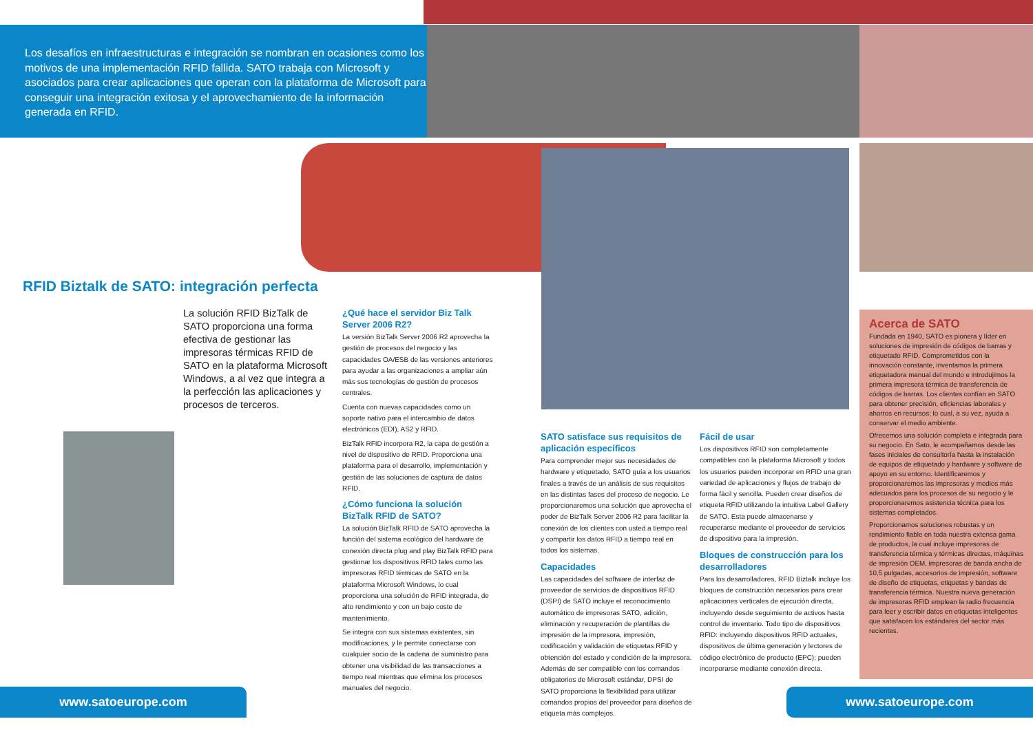Los desafíos en infraestructuras e integración se nombran en ocasiones como los motivos de una implementación RFID fallida. SATO trabaja con Microsoft y asociados para crear aplicaciones que operan con la plataforma de Microsoft para conseguir una integración exitosa y el aprovechamiento de la información generada en RFID.
RFID Biztalk de SATO: integración perfecta
La solución RFID BizTalk de SATO proporciona una forma efectiva de gestionar las impresoras térmicas RFID de SATO en la plataforma Microsoft Windows, a al vez que integra a la perfección las aplicaciones y procesos de terceros.
¿Qué hace el servidor Biz Talk Server 2006 R2?
La versión BizTalk Server 2006 R2 aprovecha la gestión de procesos del negocio y las capacidades OA/ESB de las versiones anteriores para ayudar a las organizaciones a ampliar aún más sus tecnologías de gestión de procesos centrales.
Cuenta con nuevas capacidades como un soporte nativo para el intercambio de datos electrónicos (EDI), AS2 y RFID.
BizTalk RFID incorpora R2, la capa de gestión a nivel de dispositivo de RFID. Proporciona una plataforma para el desarrollo, implementación y gestión de las soluciones de captura de datos RFID.
¿Cómo funciona la solución BizTalk RFID de SATO?
La solución BizTalk RFID de SATO aprovecha la función del sistema ecológico del hardware de conexión directa plug and play BizTalk RFID para gestionar los dispositivos RFID tales como las impresoras RFID térmicas de SATO en la plataforma Microsoft Windows, lo cual proporciona una solución de RFID integrada, de alto rendimiento y con un bajo coste de mantenimiento.
Se integra con sus sistemas existentes, sin modificaciones, y le permite conectarse con cualquier socio de la cadena de suministro para obtener una visibilidad de las transacciones a tiempo real mientras que elimina los procesos manuales del negocio.
SATO satisface sus requisitos de aplicación específicos
Para comprender mejor sus necesidades de hardware y etiquetado, SATO guía a los usuarios finales a través de un análisis de sus requisitos en las distintas fases del proceso de negocio. Le proporcionaremos una solución que aprovecha el poder de BizTalk Server 2006 R2 para facilitar la conexión de los clientes con usted a tiempo real y compartir los datos RFID a tiempo real en todos los sistemas.
Capacidades
Las capacidades del software de interfaz de proveedor de servicios de dispositivos RFID (DSPI) de SATO incluye el reconocimiento automático de impresoras SATO, adición, eliminación y recuperación de plantillas de impresión de la impresora, impresión, codificación y validación de etiquetas RFID y obtención del estado y condición de la impresora. Además de ser compatible con los comandos obligatorios de Microsoft estándar, DPSI de SATO proporciona la flexibilidad para utilizar comandos propios del proveedor para diseños de etiqueta más complejos.
Fácil de usar
Los dispositivos RFID son completamente compatibles con la plataforma Microsoft y todos los usuarios pueden incorporar en RFID una gran variedad de aplicaciones y flujos de trabajo de forma fácil y sencilla. Pueden crear diseños de etiqueta RFID utilizando la intuitiva Label Gallery de SATO. Esta puede almacenarse y recuperarse mediante el proveedor de servicios de dispositivo para la impresión.
Bloques de construcción para los desarrolladores
Para los desarrolladores, RFID Biztalk incluye los bloques de construcción necesarios para crear aplicaciones verticales de ejecución directa, incluyendo desde seguimiento de activos hasta control de inventario. Todo tipo de dispositivos RFID: incluyendo dispositivos RFID actuales, dispositivos de última generación y lectores de código electrónico de producto (EPC); pueden incorporarse mediante conexión directa.
Acerca de SATO
Fundada en 1940, SATO es pionera y líder en soluciones de impresión de códigos de barras y etiquetado RFID. Comprometidos con la innovación constante, inventamos la primera etiquetadora manual del mundo e introdujimos la primera impresora térmica de transferencia de códigos de barras. Los clientes confían en SATO para obtener precisión, eficiencias laborales y ahorros en recursos; lo cual, a su vez, ayuda a conservar el medio ambiente.
Ofrecemos una solución completa e integrada para su negocio. En Sato, le acompañamos desde las fases iniciales de consultoría hasta la instalación de equipos de etiquetado y hardware y software de apoyo en su entorno. Identificaremos y proporcionaremos las impresoras y medios más adecuados para los procesos de su negocio y le proporcionaremos asistencia técnica para los sistemas completados.
Proporcionamos soluciones robustas y un rendimiento fiable en toda nuestra extensa gama de productos, la cual incluye impresoras de transferencia térmica y térmicas directas, máquinas de impresión OEM, impresoras de banda ancha de 10,5 pulgadas, accesorios de impresión, software de diseño de etiquetas, etiquetas y bandas de transferencia térmica. Nuestra nueva generación de impresoras RFID emplean la radio frecuencia para leer y escribir datos en etiquetas inteligentes que satisfacen los estándares del sector más recientes.
www.satoeurope.com www.satoeurope.com